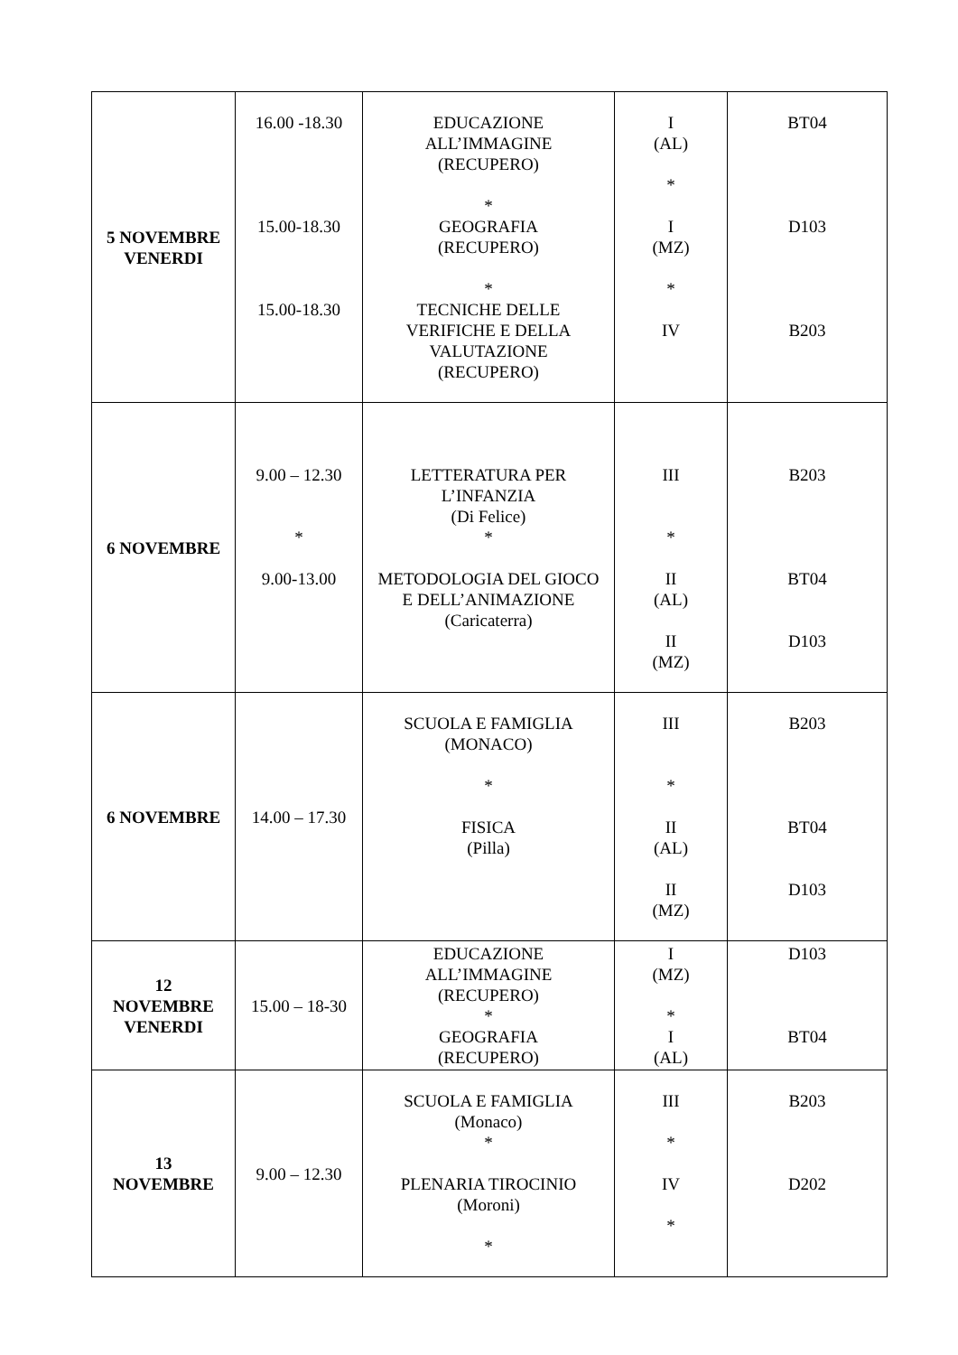| 5 NOVEMBRE VENERDI | 16.00 -18.30 15.00-18.30 15.00-18.30 | EDUCAZIONE ALL’IMMAGINE (RECUPERO) * GEOGRAFIA (RECUPERO) * TECNICHE DELLE VERIFICHE E DELLA VALUTAZIONE (RECUPERO) | I (AL) * I (MZ) * IV | BT04 D103 B203 |
| 6 NOVEMBRE | 9.00 – 12.30 * 9.00-13.00 | LETTERATURA PER L’INFANZIA (Di Felice) * METODOLOGIA DEL GIOCO E DELL’ANIMAZIONE (Caricaterra) | III * II (AL) II (MZ) | B203 BT04 D103 |
| 6 NOVEMBRE | 14.00 – 17.30 | SCUOLA E FAMIGLIA (MONACO) * FISICA (Pilla) | III * II (AL) II (MZ) | B203 BT04 D103 |
| 12 NOVEMBRE VENERDI | 15.00 – 18-30 | EDUCAZIONE ALL’IMMAGINE (RECUPERO) * GEOGRAFIA (RECUPERO) | I (MZ) * I (AL) | D103 BT04 |
| 13 NOVEMBRE | 9.00 – 12.30 | SCUOLA E FAMIGLIA (Monaco) * PLENARIA TIROCINIO (Moroni) * | III * IV * | B203 D202 |